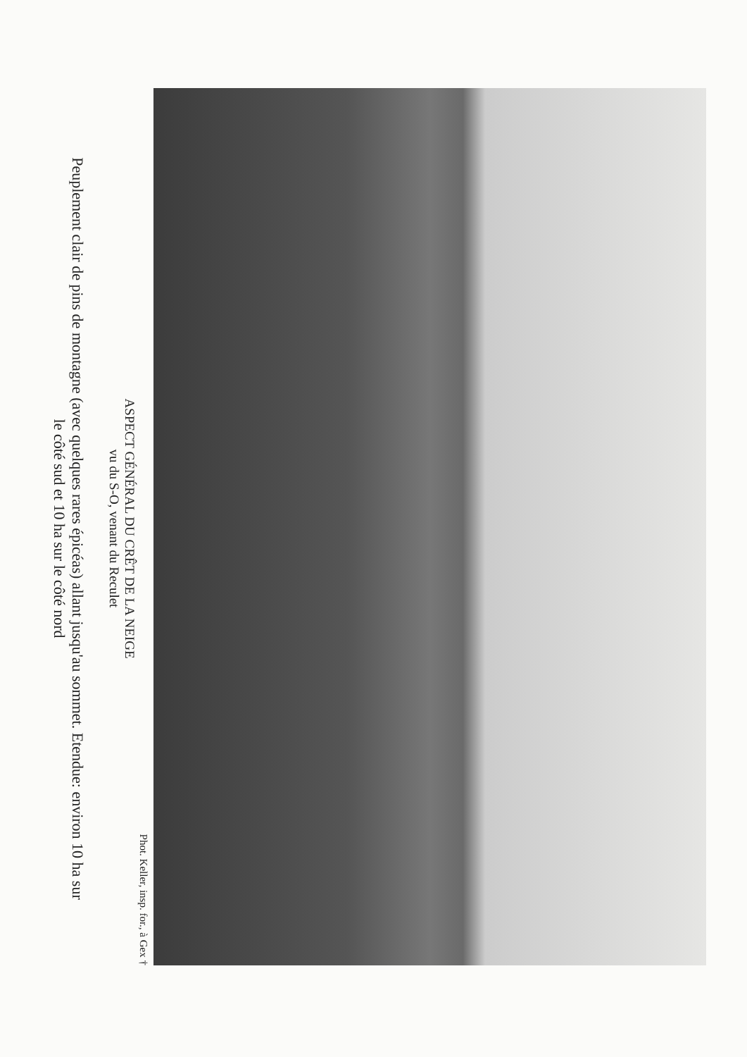Phot. Keller, insp. for., à Gex †
ASPECT GÉNÉRAL DU CRÊT DE LA NEIGE
vu du S-O, venant du Reculet
Peuplement clair de pins de montagne (avec quelques rares épicéas) allant jusqu'au sommet. Etendue: environ 10 ha sur
le côté sud et 10 ha sur le côté nord